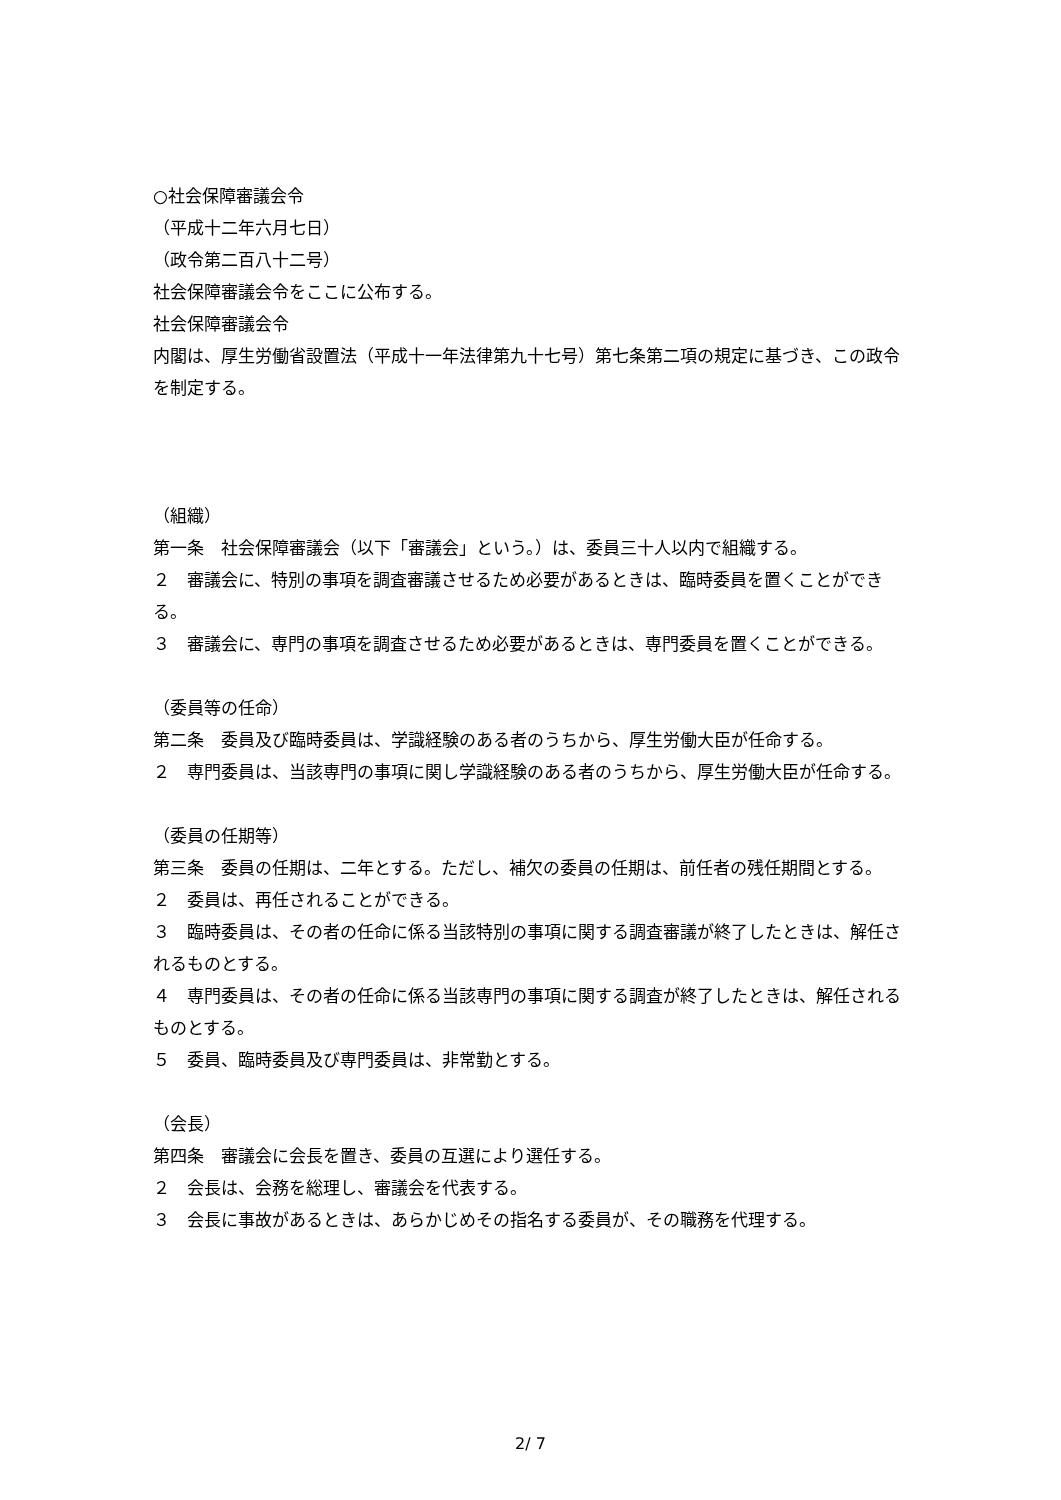○社会保障審議会令
（平成十二年六月七日）
（政令第二百八十二号）
社会保障審議会令をここに公布する。
社会保障審議会令
内閣は、厚生労働省設置法（平成十一年法律第九十七号）第七条第二項の規定に基づき、この政令を制定する。
（組織）
第一条　社会保障審議会（以下「審議会」という。）は、委員三十人以内で組織する。
２　審議会に、特別の事項を調査審議させるため必要があるときは、臨時委員を置くことができる。
３　審議会に、専門の事項を調査させるため必要があるときは、専門委員を置くことができる。
（委員等の任命）
第二条　委員及び臨時委員は、学識経験のある者のうちから、厚生労働大臣が任命する。
２　専門委員は、当該専門の事項に関し学識経験のある者のうちから、厚生労働大臣が任命する。
（委員の任期等）
第三条　委員の任期は、二年とする。ただし、補欠の委員の任期は、前任者の残任期間とする。
２　委員は、再任されることができる。
３　臨時委員は、その者の任命に係る当該特別の事項に関する調査審議が終了したときは、解任されるものとする。
４　専門委員は、その者の任命に係る当該専門の事項に関する調査が終了したときは、解任されるものとする。
５　委員、臨時委員及び専門委員は、非常勤とする。
（会長）
第四条　審議会に会長を置き、委員の互選により選任する。
２　会長は、会務を総理し、審議会を代表する。
３　会長に事故があるときは、あらかじめその指名する委員が、その職務を代理する。
2/ 7